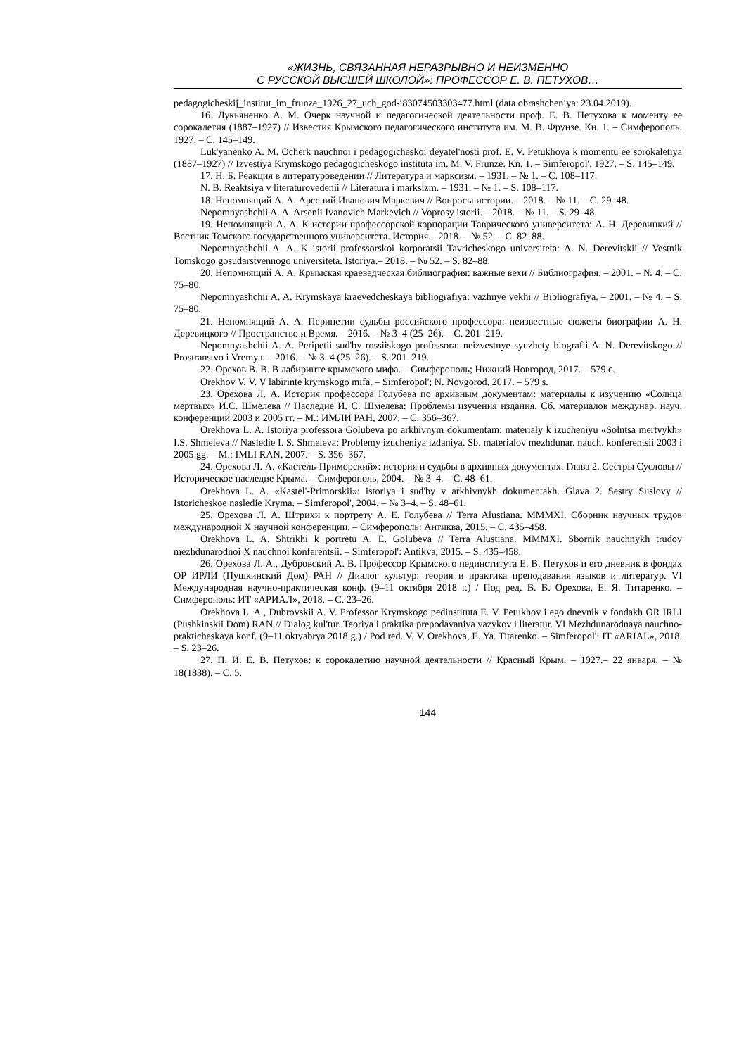«ЖИЗНЬ, СВЯЗАННАЯ НЕРАЗРЫВНО И НЕИЗМЕННО
С РУССКОЙ ВЫСШЕЙ ШКОЛОЙ»: ПРОФЕССОР Е. В. ПЕТУХОВ…
pedagogicheskij_institut_im_frunze_1926_27_uch_god-i83074503303477.html (data obrashcheniya: 23.04.2019).
16. Лукьяненко А. М. Очерк научной и педагогической деятельности проф. Е. В. Петухова к моменту ее сорокалетия (1887–1927) // Известия Крымского педагогического института им. М. В. Фрунзе. Кн. 1. – Симферополь. 1927. – С. 145–149.
Luk'yanenko A. M. Ocherk nauchnoi i pedagogicheskoi deyatel'nosti prof. E. V. Petukhova k momentu ee sorokaletiya (1887–1927) // Izvestiya Krymskogo pedagogicheskogo instituta im. M. V. Frunze. Kn. 1. – Simferopol'. 1927. – S. 145–149.
17. Н. Б. Реакция в литературоведении // Литература и марксизм. – 1931. – № 1. – С. 108–117.
N. B. Reaktsiya v literaturovedenii // Literatura i marksizm. – 1931. – № 1. – S. 108–117.
18. Непомнящий А. А. Арсений Иванович Маркевич // Вопросы истории. – 2018. – № 11. – С. 29–48.
Nepomnyashchii A. A. Arsenii Ivanovich Markevich // Voprosy istorii. – 2018. – № 11. – S. 29–48.
19. Непомнящий А. А. К истории профессорской корпорации Таврического университета: А. Н. Деревицкий // Вестник Томского государственного университета. История.– 2018. – № 52. – С. 82–88.
Nepomnyashchii A. A. K istorii professorskoi korporatsii Tavricheskogo universiteta: A. N. Derevitskii // Vestnik Tomskogo gosudarstvennogo universiteta. Istoriya.– 2018. – № 52. – S. 82–88.
20. Непомнящий А. А. Крымская краеведческая библиография: важные вехи // Библиография. – 2001. – № 4. – С. 75–80.
Nepomnyashchii A. A. Krymskaya kraevedcheskaya bibliografiya: vazhnye vekhi // Bibliografiya. – 2001. – № 4. – S. 75–80.
21. Непомнящий А. А. Перипетии судьбы российского профессора: неизвестные сюжеты биографии А. Н. Деревицкого // Пространство и Время. – 2016. – № 3–4 (25–26). – С. 201–219.
Nepomnyashchii A. A. Peripetii sud'by rossiiskogo professora: neizvestnye syuzhety biografii A. N. Derevitskogo // Prostranstvo i Vremya. – 2016. – № 3–4 (25–26). – S. 201–219.
22. Орехов В. В. В лабиринте крымского мифа. – Симферополь; Нижний Новгород, 2017. – 579 с.
Orekhov V. V. V labirinte krymskogo mifa. – Simferopol'; N. Novgorod, 2017. – 579 s.
23. Орехова Л. А. История профессора Голубева по архивным документам: материалы к изучению «Солнца мертвых» И.С. Шмелева // Наследие И. С. Шмелева: Проблемы изучения издания. Сб. материалов междунар. науч. конференций 2003 и 2005 гг. – М.: ИМЛИ РАН, 2007. – С. 356–367.
Orekhova L. A. Istoriya professora Golubeva po arkhivnym dokumentam: materialy k izucheniyu «Solntsa mertvykh» I.S. Shmeleva // Nasledie I. S. Shmeleva: Problemy izucheniya izdaniya. Sb. materialov mezhdunar. nauch. konferentsii 2003 i 2005 gg. – M.: IMLI RAN, 2007. – S. 356–367.
24. Орехова Л. А. «Кастель-Приморский»: история и судьбы в архивных документах. Глава 2. Сестры Сусловы // Историческое наследие Крыма. – Симферополь, 2004. – № 3–4. – С. 48–61.
Orekhova L. A. «Kastel'-Primorskii»: istoriya i sud'by v arkhivnykh dokumentakh. Glava 2. Sestry Suslovy // Istoricheskoe nasledie Kryma. – Simferopol', 2004. – № 3–4. – S. 48–61.
25. Орехова Л. А. Штрихи к портрету А. Е. Голубева // Terra Alustiana. MMMXI. Сборник научных трудов международной X научной конференции. – Симферополь: Антиква, 2015. – С. 435–458.
Orekhova L. A. Shtrikhi k portretu A. E. Golubeva // Terra Alustiana. MMMXI. Sbornik nauchnykh trudov mezhdunarodnoi X nauchnoi konferentsii. – Simferopol': Antikva, 2015. – S. 435–458.
26. Орехова Л. А., Дубровский А. В. Профессор Крымского пединститута Е. В. Петухов и его дневник в фондах ОР ИРЛИ (Пушкинский Дом) РАН // Диалог культур: теория и практика преподавания языков и литератур. VI Международная научно-практическая конф. (9–11 октября 2018 г.) / Под ред. В. В. Орехова, Е. Я. Титаренко. – Симферополь: ИТ «АРИАЛ», 2018. – С. 23–26.
Orekhova L. A., Dubrovskii A. V. Professor Krymskogo pedinstituta E. V. Petukhov i ego dnevnik v fondakh OR IRLI (Pushkinskii Dom) RAN // Dialog kul'tur. Teoriya i praktika prepodavaniya yazykov i literatur. VI Mezhdunarodnaya nauchno-prakticheskaya konf. (9–11 oktyabrya 2018 g.) / Pod red. V. V. Orekhova, E. Ya. Titarenko. – Simferopol': IT «ARIAL», 2018. – S. 23–26.
27. П. И. Е. В. Петухов: к сорокалетию научной деятельности // Красный Крым. – 1927.– 22 января. – № 18(1838). – С. 5.
144